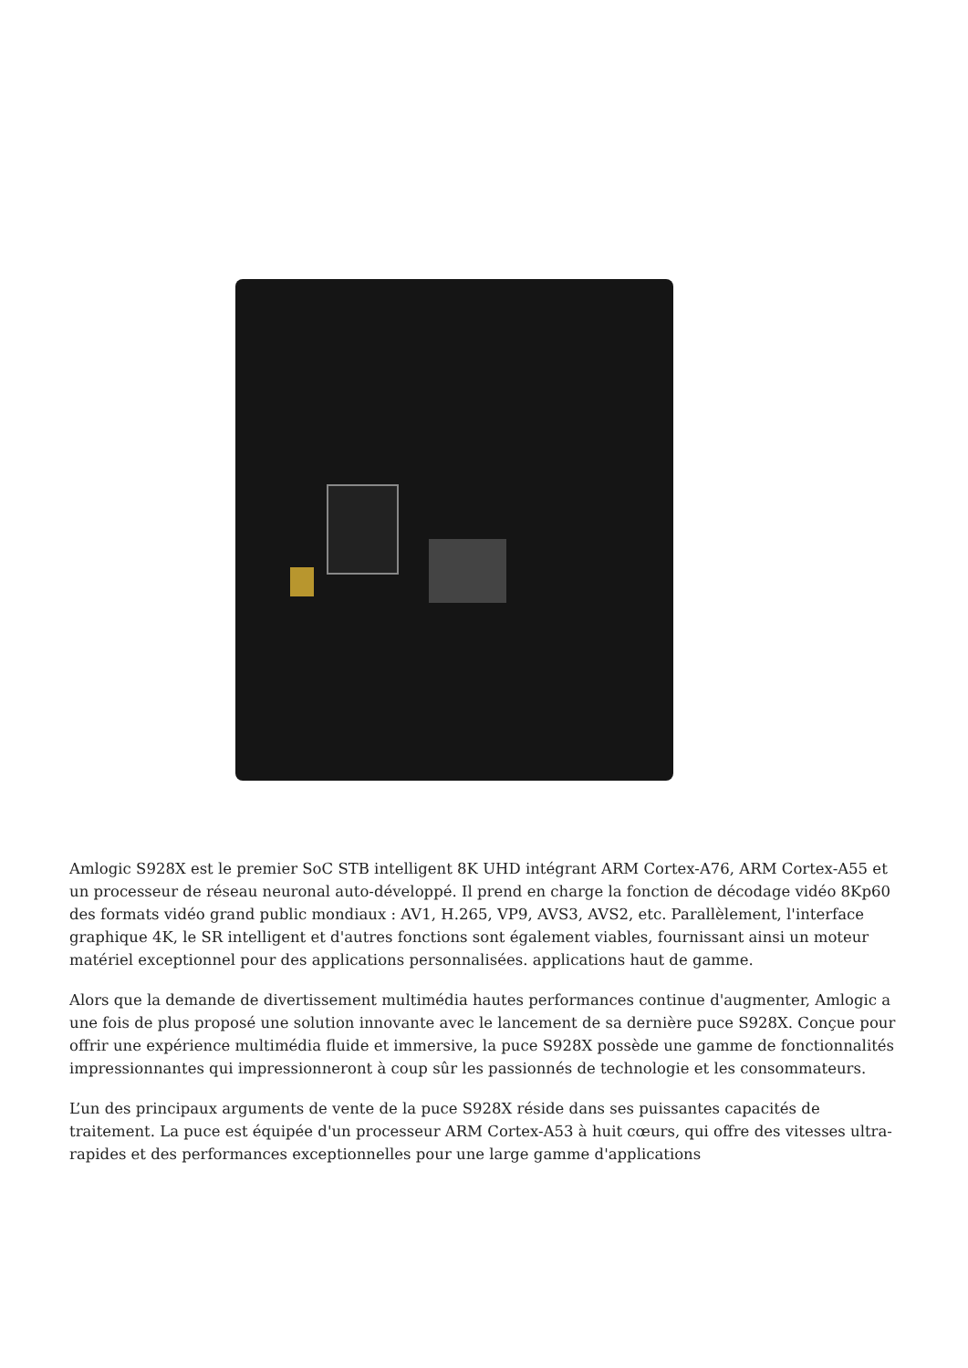Amlogic S928X est le premier SoC STB intelligent 8K UHD intégrant ARM Cortex-A76, ARM Cortex-A55 et un processeur de réseau neuronal auto-développé. Il prend en charge la fonction de décodage vidéo 8Kp60 des formats vidéo grand public mondiaux : AV1, H.265, VP9, AVS3, AVS2, etc. Parallèlement, l'interface graphique 4K, le SR intelligent et d'autres fonctions sont également viables, fournissant ainsi un moteur matériel exceptionnel pour des applications personnalisées. applications haut de gamme.
Alors que la demande de divertissement multimédia hautes performances continue d'augmenter, Amlogic a une fois de plus proposé une solution innovante avec le lancement de sa dernière puce S928X. Conçue pour offrir une expérience multimédia fluide et immersive, la puce S928X possède une gamme de fonctionnalités impressionnantes qui impressionneront à coup sûr les passionnés de technologie et les consommateurs.
L’un des principaux arguments de vente de la puce S928X réside dans ses puissantes capacités de traitement. La puce est équipée d'un processeur ARM Cortex-A53 à huit cœurs, qui offre des vitesses ultra-rapides et des performances exceptionnelles pour une large gamme d'applications